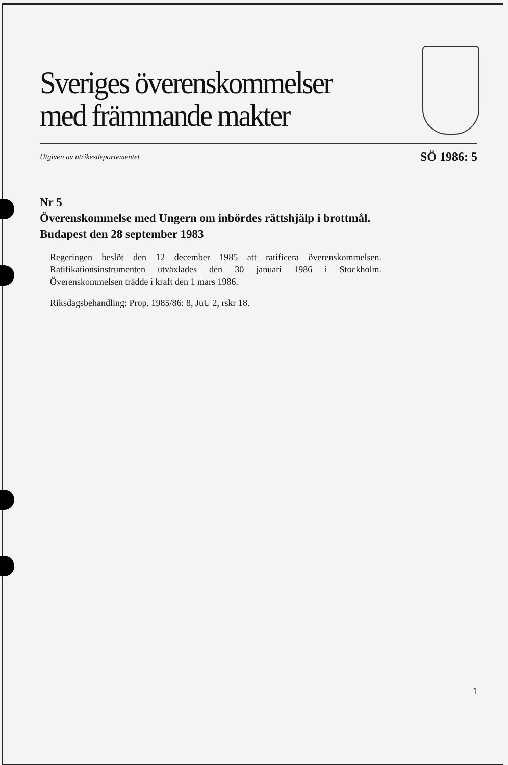Sveriges överenskommelser
med främmande makter
Utgiven av utrikesdepartementet SÖ 1986: 5
Nr 5
Överenskommelse med Ungern om inbördes rättshjälp i brottmål.
Budapest den 28 september 1983
Regeringen beslöt den 12 december 1985 att ratificera överenskommelsen. Ratifikationsinstrumenten utväxlades den 30 januari 1986 i Stockholm. Överenskommelsen trädde i kraft den 1 mars 1986.
Riksdagsbehandling: Prop. 1985/86: 8, JuU 2, rskr 18.
1